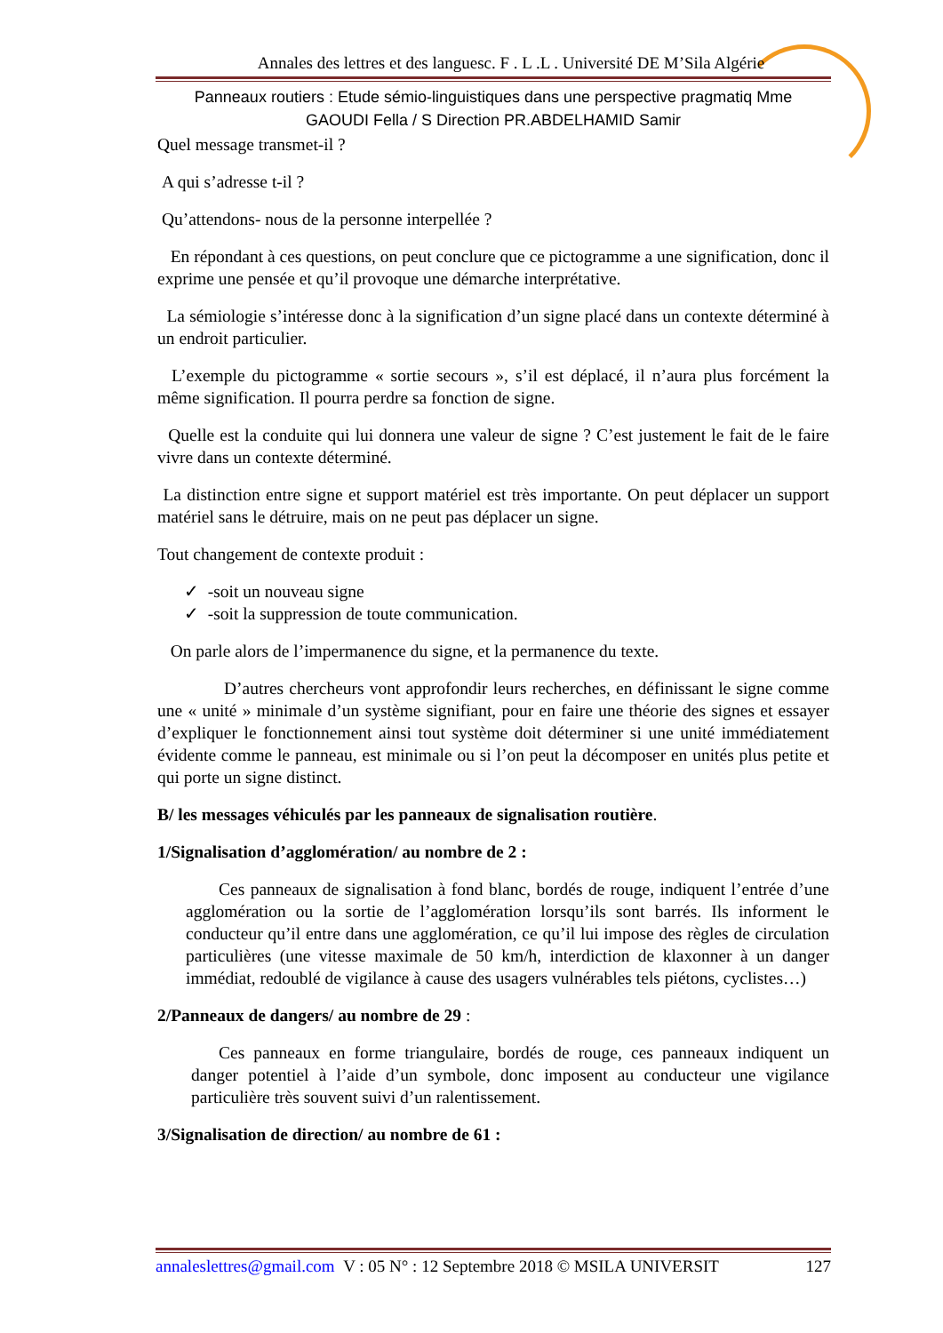Annales des lettres et des languesc. F . L .L . Université DE M’Sila Algérie
Panneaux routiers : Etude sémio-linguistiques dans une perspective pragmatiq Mme
GAOUDI Fella / S Direction PR.ABDELHAMID Samir
Quel message transmet-il ?
A qui s’adresse t-il ?
Qu’attendons- nous de la personne interpellée ?
En répondant à ces questions, on peut conclure que ce pictogramme a une signification, donc il exprime une pensée et qu’il provoque une démarche interprétative.
La sémiologie s’intéresse donc à la signification d’un signe placé dans un contexte déterminé à un endroit particulier.
L’exemple du pictogramme « sortie secours », s’il est déplacé, il n’aura plus forcément la même signification. Il pourra perdre sa fonction de signe.
Quelle est la conduite qui lui donnera une valeur de signe ? C’est justement le fait de le faire vivre dans un contexte déterminé.
La distinction entre signe et support matériel est très importante. On peut déplacer un support matériel sans le détruire, mais on ne peut pas déplacer un signe.
Tout changement de contexte produit :
✓ -soit un nouveau signe
✓ -soit la suppression de toute communication.
On parle alors de l’impermanence du signe, et la permanence du texte.
D’autres chercheurs vont approfondir leurs recherches, en définissant le signe comme une « unité » minimale d’un système signifiant, pour en faire une théorie des signes et essayer d’expliquer le fonctionnement ainsi tout système doit déterminer si une unité immédiatement évidente comme le panneau, est minimale ou si l’on peut la décomposer en unités plus petite et qui porte un signe distinct.
B/ les messages véhiculés par les panneaux de signalisation routière.
1/Signalisation d’agglomération/ au nombre de 2 :
Ces panneaux de signalisation à fond blanc, bordés de rouge, indiquent l’entrée d’une agglomération ou la sortie de l’agglomération lorsqu’ils sont barrés. Ils informent le conducteur qu’il entre dans une agglomération, ce qu’il lui impose des règles de circulation particulières (une vitesse maximale de 50 km/h, interdiction de klaxonner à un danger immédiat, redoublé de vigilance à cause des usagers vulnérables tels piétons, cyclistes…)
2/Panneaux de dangers/ au nombre de 29 :
Ces panneaux en forme triangulaire, bordés de rouge, ces panneaux indiquent un danger potentiel à l’aide d’un symbole, donc imposent au conducteur une vigilance particulière très souvent suivi d’un ralentissement.
3/Signalisation de direction/ au nombre de 61 :
annaleslettres@gmail.com V : 05 N° : 12 Septembre 2018 © MSILA UNIVERSIT 127